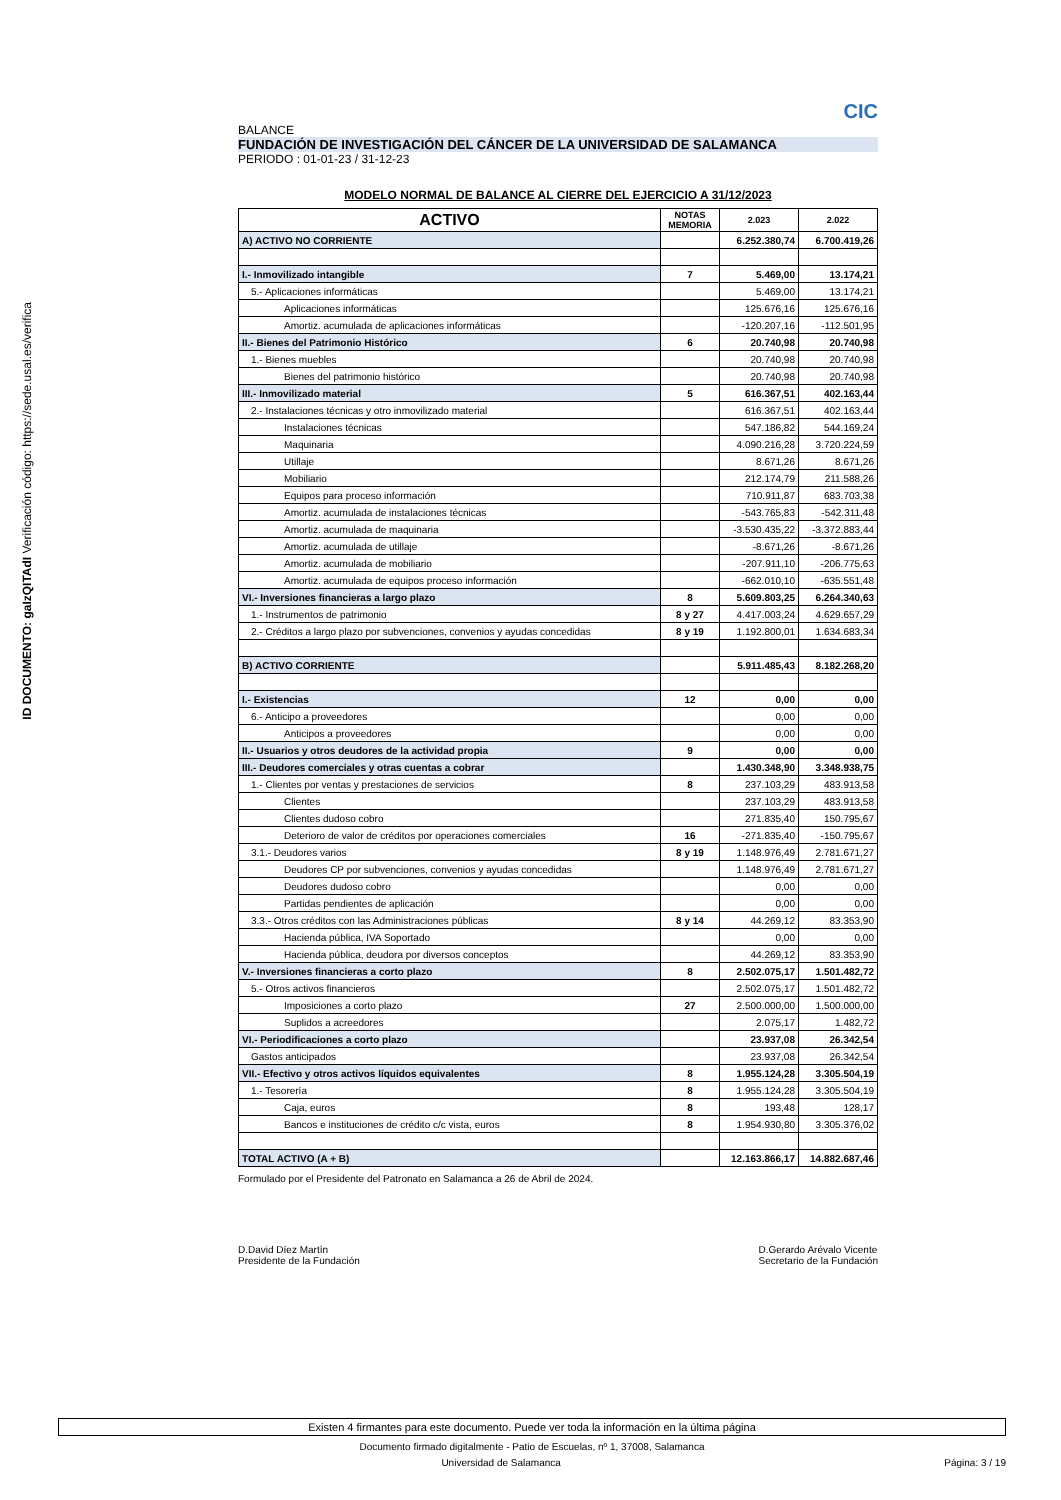ID DOCUMENTO: gaIzQITAdI Verificación código: https://sede.usal.es/verifica
CIC
BALANCE
FUNDACIÓN DE INVESTIGACIÓN DEL CÁNCER DE LA UNIVERSIDAD DE SALAMANCA
PERIODO : 01-01-23 / 31-12-23
MODELO NORMAL DE BALANCE AL CIERRE DEL EJERCICIO A 31/12/2023
| ACTIVO | NOTAS MEMORIA | 2.023 | 2.022 |
| --- | --- | --- | --- |
| A) ACTIVO NO CORRIENTE | | 6.252.380,74 | 6.700.419,26 |
| I.- Inmovilizado intangible | 7 | 5.469,00 | 13.174,21 |
| 5.- Aplicaciones informáticas | | 5.469,00 | 13.174,21 |
| Aplicaciones informáticas | | 125.676,16 | 125.676,16 |
| Amortiz. acumulada de aplicaciones informáticas | | -120.207,16 | -112.501,95 |
| II.- Bienes del Patrimonio Histórico | 6 | 20.740,98 | 20.740,98 |
| 1.- Bienes muebles | | 20.740,98 | 20.740,98 |
| Bienes del patrimonio histórico | | 20.740,98 | 20.740,98 |
| III.- Inmovilizado material | 5 | 616.367,51 | 402.163,44 |
| 2.- Instalaciones técnicas y otro inmovilizado material | | 616.367,51 | 402.163,44 |
| Instalaciones técnicas | | 547.186,82 | 544.169,24 |
| Maquinaria | | 4.090.216,28 | 3.720.224,59 |
| Utillaje | | 8.671,26 | 8.671,26 |
| Mobiliario | | 212.174,79 | 211.588,26 |
| Equipos para proceso información | | 710.911,87 | 683.703,38 |
| Amortiz. acumulada de instalaciones técnicas | | -543.765,83 | -542.311,48 |
| Amortiz. acumulada de maquinaria | | -3.530.435,22 | -3.372.883,44 |
| Amortiz. acumulada de utillaje | | -8.671,26 | -8.671,26 |
| Amortiz. acumulada de mobiliario | | -207.911,10 | -206.775,63 |
| Amortiz. acumulada de equipos proceso información | | -662.010,10 | -635.551,48 |
| VI.- Inversiones financieras a largo plazo | 8 | 5.609.803,25 | 6.264.340,63 |
| 1.- Instrumentos de patrimonio | 8 y 27 | 4.417.003,24 | 4.629.657,29 |
| 2.- Créditos a largo plazo por subvenciones, convenios y ayudas concedidas | 8 y 19 | 1.192.800,01 | 1.634.683,34 |
| B) ACTIVO CORRIENTE | | 5.911.485,43 | 8.182.268,20 |
| I.- Existencias | 12 | 0,00 | 0,00 |
| 6.- Anticipo a proveedores | | 0,00 | 0,00 |
| Anticipos a proveedores | | 0,00 | 0,00 |
| II.- Usuarios y otros deudores de la actividad propia | 9 | 0,00 | 0,00 |
| III.- Deudores comerciales y otras cuentas a cobrar | | 1.430.348,90 | 3.348.938,75 |
| 1.- Clientes por ventas y prestaciones de servicios | 8 | 237.103,29 | 483.913,58 |
| Clientes | | 237.103,29 | 483.913,58 |
| Clientes dudoso cobro | | 271.835,40 | 150.795,67 |
| Deterioro de valor de créditos por operaciones comerciales | 16 | -271.835,40 | -150.795,67 |
| 3.1.- Deudores varios | 8 y 19 | 1.148.976,49 | 2.781.671,27 |
| Deudores CP por subvenciones, convenios y ayudas concedidas | | 1.148.976,49 | 2.781.671,27 |
| Deudores dudoso cobro | | 0,00 | 0,00 |
| Partidas pendientes de aplicación | | 0,00 | 0,00 |
| 3.3.- Otros créditos con las Administraciones públicas | 8 y 14 | 44.269,12 | 83.353,90 |
| Hacienda pública, IVA Soportado | | 0,00 | 0,00 |
| Hacienda pública, deudora por diversos conceptos | | 44.269,12 | 83.353,90 |
| V.- Inversiones financieras a corto plazo | 8 | 2.502.075,17 | 1.501.482,72 |
| 5.- Otros activos financieros | | 2.502.075,17 | 1.501.482,72 |
| Imposiciones a corto plazo | 27 | 2.500.000,00 | 1.500.000,00 |
| Suplidos a acreedores | | 2.075,17 | 1.482,72 |
| VI.- Periodificaciones a corto plazo | | 23.937,08 | 26.342,54 |
| Gastos anticipados | | 23.937,08 | 26.342,54 |
| VII.- Efectivo y otros activos líquidos equivalentes | 8 | 1.955.124,28 | 3.305.504,19 |
| 1.- Tesorería | 8 | 1.955.124,28 | 3.305.504,19 |
| Caja, euros | 8 | 193,48 | 128,17 |
| Bancos e instituciones de crédito c/c vista, euros | 8 | 1.954.930,80 | 3.305.376,02 |
| TOTAL ACTIVO (A + B) | | 12.163.866,17 | 14.882.687,46 |
Formulado por el Presidente del Patronato en Salamanca a 26 de Abril de 2024.
D.David Díez Martín
Presidente de la Fundación
D.Gerardo Arévalo Vicente
Secretario de la Fundación
Existen 4 firmantes para este documento. Puede ver toda la información en la última página
Documento firmado digitalmente - Patio de Escuelas, nº 1, 37008, Salamanca
Universidad de Salamanca Página: 3 / 19